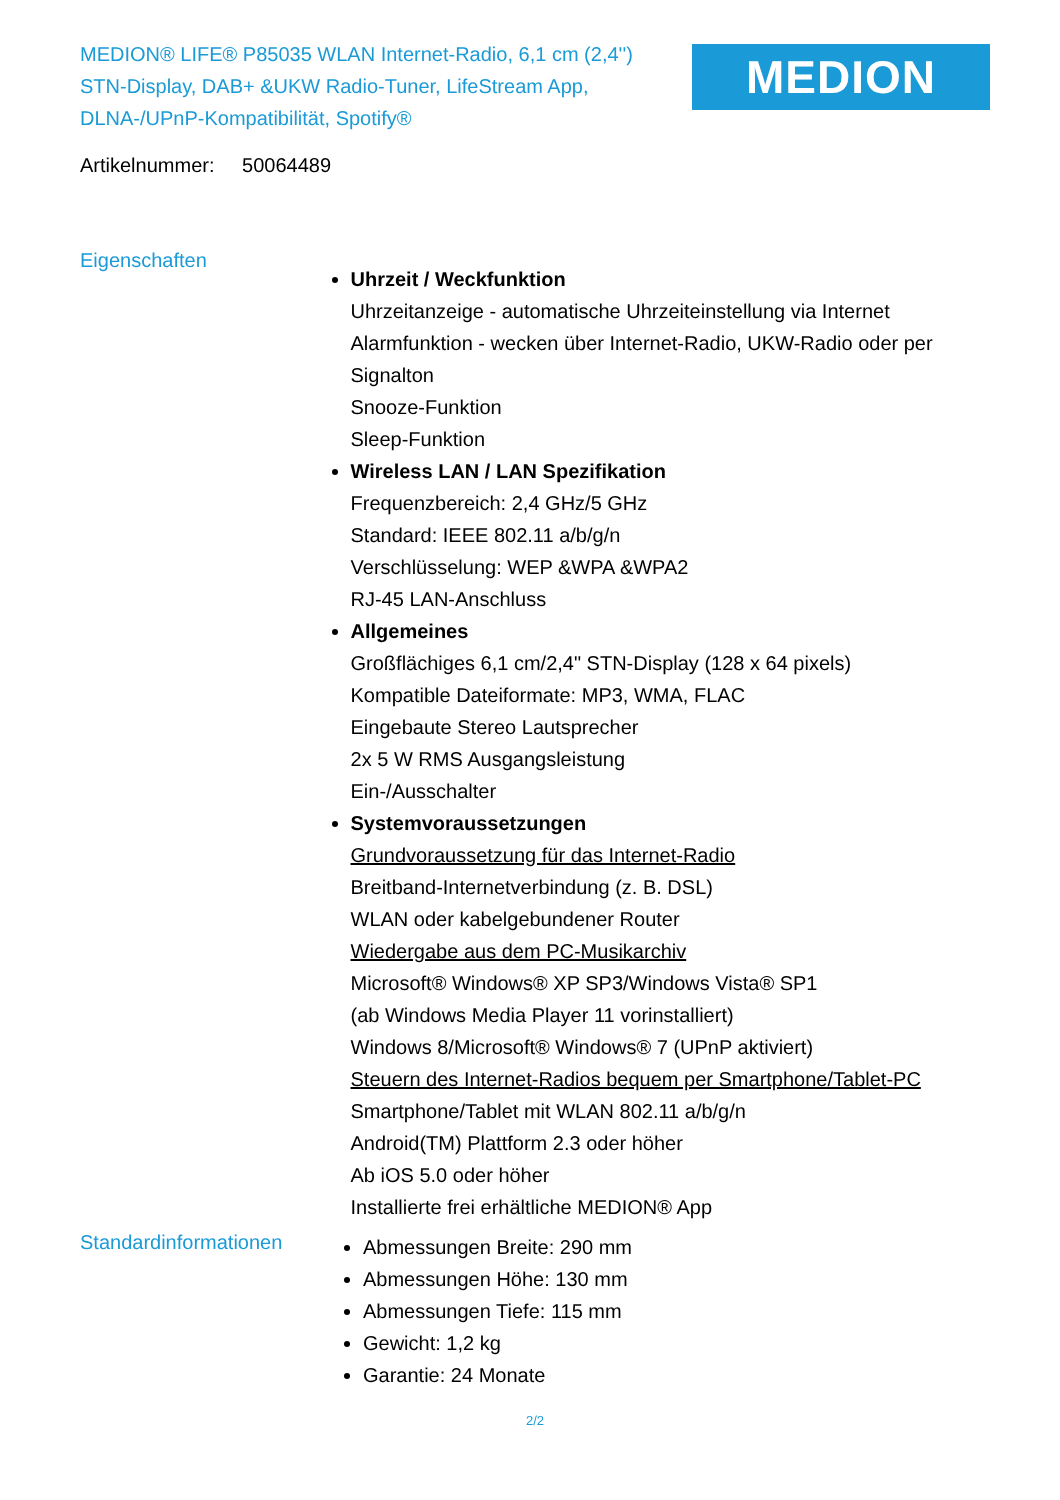MEDION® LIFE® P85035 WLAN Internet-Radio, 6,1 cm (2,4'') STN-Display, DAB+ &UKW Radio-Tuner, LifeStream App, DLNA-/UPnP-Kompatibilität, Spotify®
MEDION
Artikelnummer: 50064489
Eigenschaften
Uhrzeit / Weckfunktion
Uhrzeitanzeige - automatische Uhrzeiteinstellung via Internet
Alarmfunktion - wecken über Internet-Radio, UKW-Radio oder per Signalton
Snooze-Funktion
Sleep-Funktion
Wireless LAN / LAN Spezifikation
Frequenzbereich: 2,4 GHz/5 GHz
Standard: IEEE 802.11 a/b/g/n
Verschlüsselung: WEP &WPA &WPA2
RJ-45 LAN-Anschluss
Allgemeines
Großflächiges 6,1 cm/2,4" STN-Display (128 x 64 pixels)
Kompatible Dateiformate: MP3, WMA, FLAC
Eingebaute Stereo Lautsprecher
2x 5 W RMS Ausgangsleistung
Ein-/Ausschalter
Systemvoraussetzungen
Grundvoraussetzung für das Internet-Radio
Breitband-Internetverbindung (z. B. DSL)
WLAN oder kabelgebundener Router
Wiedergabe aus dem PC-Musikarchiv
Microsoft® Windows® XP SP3/Windows Vista® SP1
(ab Windows Media Player 11 vorinstalliert)
Windows 8/Microsoft® Windows® 7 (UPnP aktiviert)
Steuern des Internet-Radios bequem per Smartphone/Tablet-PC
Smartphone/Tablet mit WLAN 802.11 a/b/g/n
Android(TM) Plattform 2.3 oder höher
Ab iOS 5.0 oder höher
Installierte frei erhältliche MEDION® App
Standardinformationen
Abmessungen Breite: 290 mm
Abmessungen Höhe: 130 mm
Abmessungen Tiefe: 115 mm
Gewicht: 1,2 kg
Garantie: 24 Monate
2/2